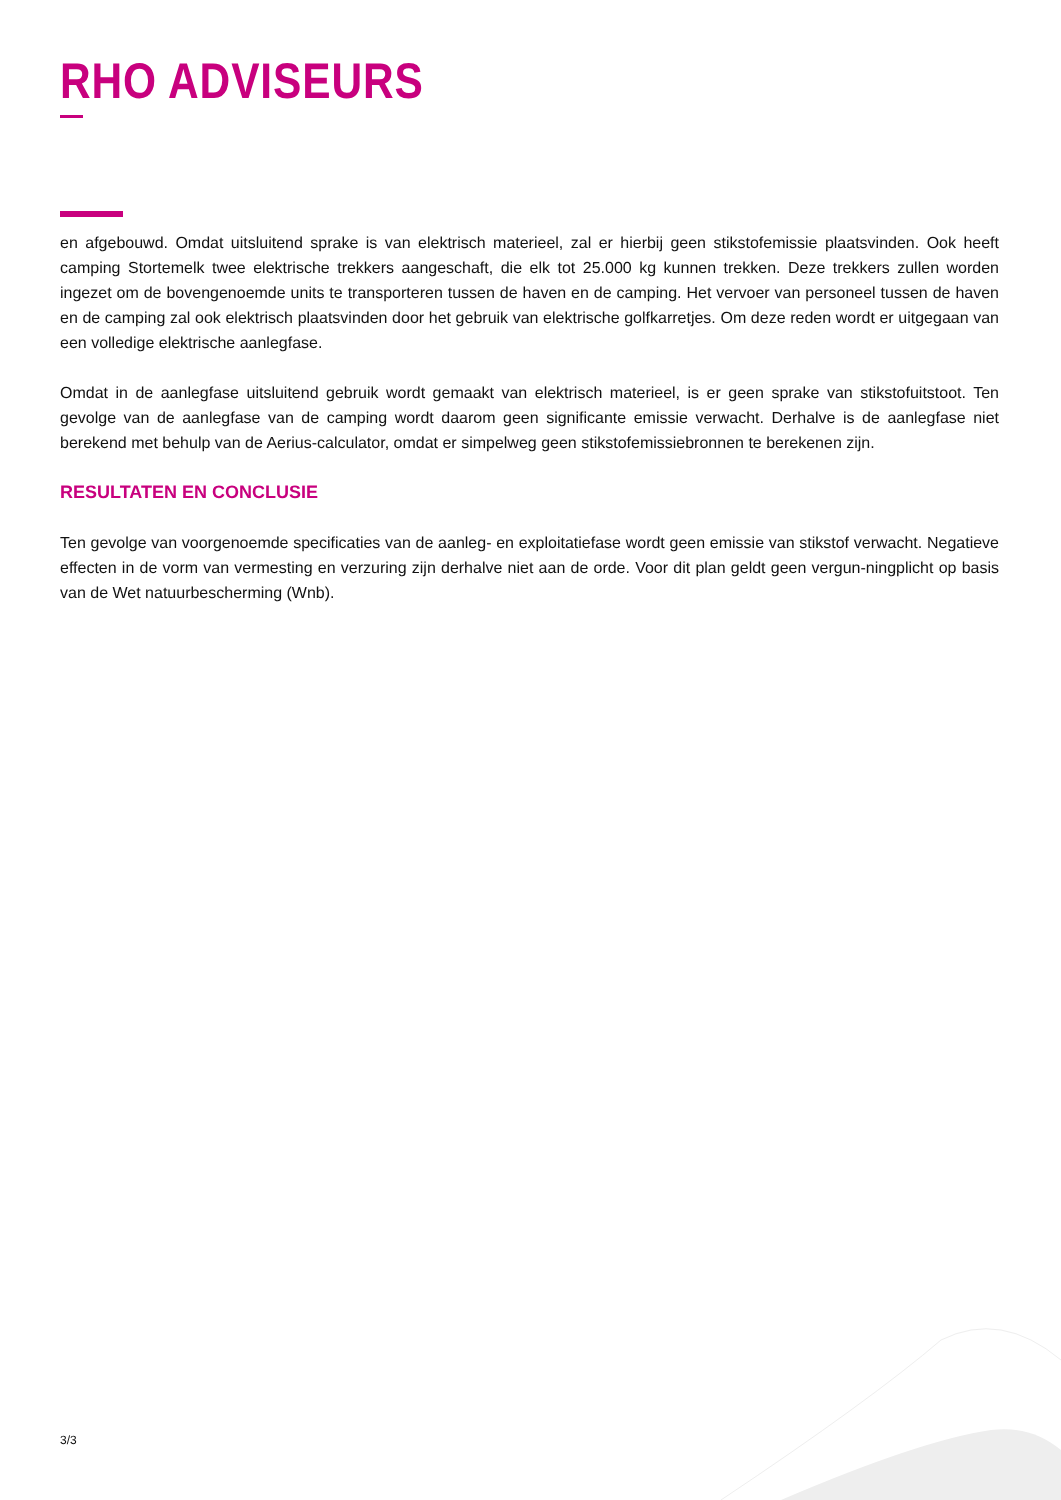RHO ADVISEURS
en afgebouwd. Omdat uitsluitend sprake is van elektrisch materieel, zal er hierbij geen stikstofemissie plaatsvinden. Ook heeft camping Stortemelk twee elektrische trekkers aangeschaft, die elk tot 25.000 kg kunnen trekken. Deze trekkers zullen worden ingezet om de bovengenoemde units te transporteren tussen de haven en de camping. Het vervoer van personeel tussen de haven en de camping zal ook elektrisch plaatsvinden door het gebruik van elektrische golfkarretjes. Om deze reden wordt er uitgegaan van een volledige elektrische aanlegfase.
Omdat in de aanlegfase uitsluitend gebruik wordt gemaakt van elektrisch materieel, is er geen sprake van stikstofuitstoot. Ten gevolge van de aanlegfase van de camping wordt daarom geen significante emissie verwacht. Derhalve is de aanlegfase niet berekend met behulp van de Aerius-calculator, omdat er simpelweg geen stikstofemissiebronnen te berekenen zijn.
RESULTATEN EN CONCLUSIE
Ten gevolge van voorgenoemde specificaties van de aanleg- en exploitatiefase wordt geen emissie van stikstof verwacht. Negatieve effecten in de vorm van vermesting en verzuring zijn derhalve niet aan de orde. Voor dit plan geldt geen vergun-ningplicht op basis van de Wet natuurbescherming (Wnb).
3/3